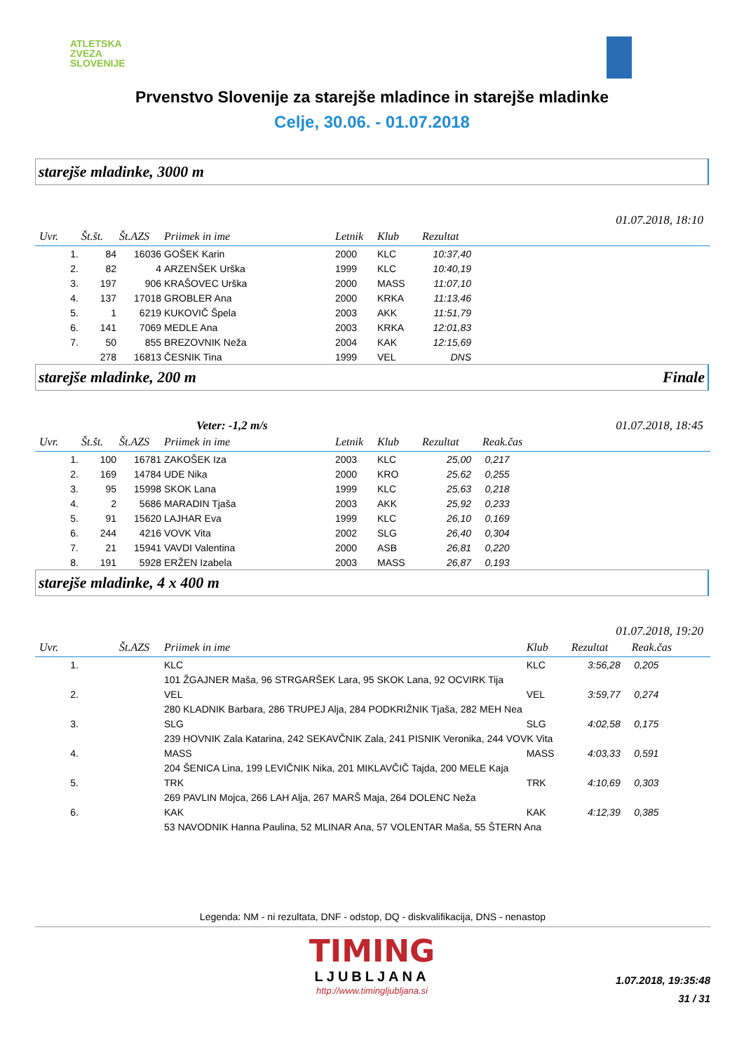ATLETSKA
ZVEZA
SLOVENIJE
Prvenstvo Slovenije za starejše mladince in starejše mladinke
Celje, 30.06. - 01.07.2018
starejše mladinke, 3000 m
01.07.2018, 18:10
| Uvr. | Št.št. | Št.AZS | Priimek in ime | Letnik | Klub | Rezultat | |
| --- | --- | --- | --- | --- | --- | --- | --- |
| 1. | 84 | 16036 | GOŠEK Karin | 2000 | KLC | 10:37,40 | |
| 2. | 82 | 4 | ARZENŠEK Urška | 1999 | KLC | 10:40,19 | |
| 3. | 197 | 906 | KRAŠOVEC Urška | 2000 | MASS | 11:07,10 | |
| 4. | 137 | 17018 | GROBLER Ana | 2000 | KRKA | 11:13,46 | |
| 5. | 1 | 6219 | KUKOVIČ Špela | 2003 | AKK | 11:51,79 | |
| 6. | 141 | 7069 | MEDLE Ana | 2003 | KRKA | 12:01,83 | |
| 7. | 50 | 855 | BREZOVNIK Neža | 2004 | KAK | 12:15,69 | |
| | 278 | 16813 | ČESNIK Tina | 1999 | VEL | DNS | |
starejše mladinke, 200 m Finale
Veter: -1,2 m/s 01.07.2018, 18:45
| Uvr. | Št.št. | Št.AZS | Priimek in ime | Letnik | Klub | Rezultat | Reak.čas |
| --- | --- | --- | --- | --- | --- | --- | --- |
| 1. | 100 | 16781 | ZAKOŠEK Iza | 2003 | KLC | 25,00 | 0,217 |
| 2. | 169 | 14784 | UDE Nika | 2000 | KRO | 25,62 | 0,255 |
| 3. | 95 | 15998 | SKOK Lana | 1999 | KLC | 25,63 | 0,218 |
| 4. | 2 | 5686 | MARADIN Tjaša | 2003 | AKK | 25,92 | 0,233 |
| 5. | 91 | 15620 | LAJHAR Eva | 1999 | KLC | 26,10 | 0,169 |
| 6. | 244 | 4216 | VOVK Vita | 2002 | SLG | 26,40 | 0,304 |
| 7. | 21 | 15941 | VAVDI Valentina | 2000 | ASB | 26,81 | 0,220 |
| 8. | 191 | 5928 | ERŽEN Izabela | 2003 | MASS | 26,87 | 0,193 |
starejše mladinke, 4 x 400 m
01.07.2018, 19:20
| Uvr. | | Št.AZS | Priimek in ime | Klub | Rezultat | Reak.čas |
| --- | --- | --- | --- | --- | --- | --- |
| 1. | | | KLC | KLC | 3:56,28 | 0,205 |
| | | | 101 ŽGAJNER Maša, 96 STRGARŠEK Lara, 95 SKOK Lana, 92 OCVIRK Tija | | | |
| 2. | | | VEL | VEL | 3:59,77 | 0,274 |
| | | | 280 KLADNIK Barbara, 286 TRUPEJ Alja, 284 PODKRIŽNIK Tjaša, 282 MEH Nea | | | |
| 3. | | | SLG | SLG | 4:02,58 | 0,175 |
| | | | 239 HOVNIK Zala Katarina, 242 SEKAVČNIK Zala, 241 PISNIK Veronika, 244 VOVK Vita | | | |
| 4. | | | MASS | MASS | 4:03,33 | 0,591 |
| | | | 204 ŠENICA Lina, 199 LEVIČNIK Nika, 201 MIKLAVČIČ Tajda, 200 MELE Kaja | | | |
| 5. | | | TRK | TRK | 4:10,69 | 0,303 |
| | | | 269 PAVLIN Mojca, 266 LAH Alja, 267 MARŠ Maja, 264 DOLENC Neža | | | |
| 6. | | | KAK | KAK | 4:12,39 | 0,385 |
| | | | 53 NAVODNIK Hanna Paulina, 52 MLINAR Ana, 57 VOLENTAR Maša, 55 ŠTERN Ana | | | |
Legenda: NM - ni rezultata, DNF - odstop, DQ - diskvalifikacija, DNS - nenastop
TIMING
LJUBLJANA
http://www.timingljubljana.si
1.07.2018, 19:35:48
31 / 31